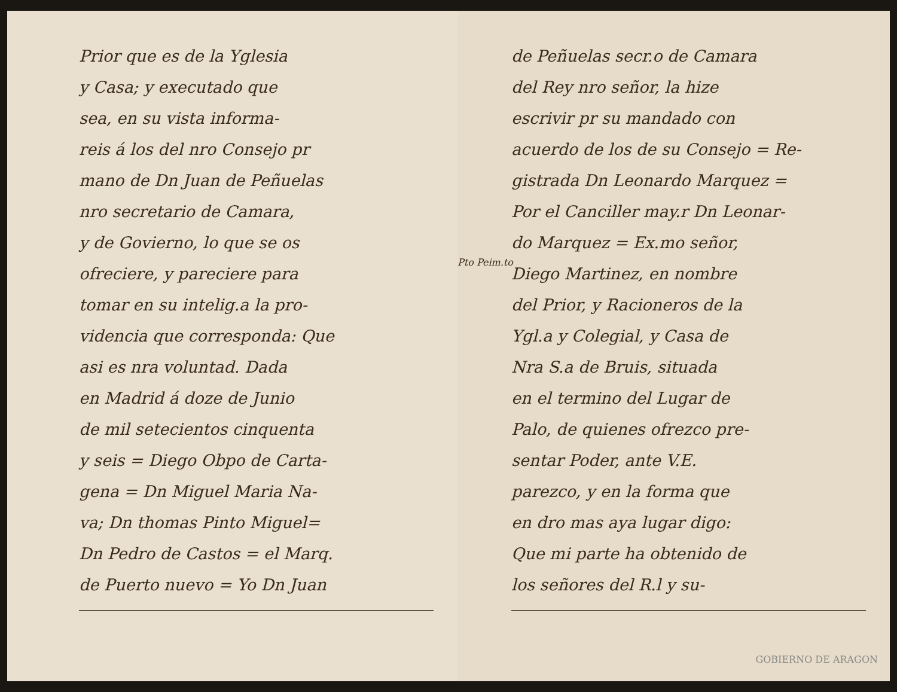Prior que es de la Yglesia
y Casa; y executado que
sea, en su vista informa-
reis á los del nro Consejo pr
mano de Dn Juan de Peñuelas
nro secretario de Camara,
y de Govierno, lo que se os
ofreciere, y pareciere para
tomar en su intelig.a la pro-
videncia que corresponda: Que
asi es nra voluntad. Dada
en Madrid á doze de Junio
de mil setecientos cinquenta
y seis = Diego Obpo de Carta-
gena = Dn Miguel Maria Na-
va; Dn thomas Pinto Miguel=
Dn Pedro de Castos = el Marq.
de Puerto nuevo = Yo Dn Juan
Pto Peim.to
de Peñuelas secr.o de Camara
del Rey nro señor, la hize
escrivir pr su mandado con
acuerdo de los de su Consejo = Re-
gistrada Dn Leonardo Marquez =
Por el Canciller may.r Dn Leonar-
do Marquez = Ex.mo señor,
Diego Martinez, en nombre
del Prior, y Racioneros de la
Ygl.a y Colegial, y Casa de
Nra S.a de Bruis, situada
en el termino del Lugar de
Palo, de quienes ofrezco pre-
sentar Poder, ante V.E.
parezco, y en la forma que
en dro mas aya lugar digo:
Que mi parte ha obtenido de
los señores del R.l y su-
GOBIERNO DE ARAGON